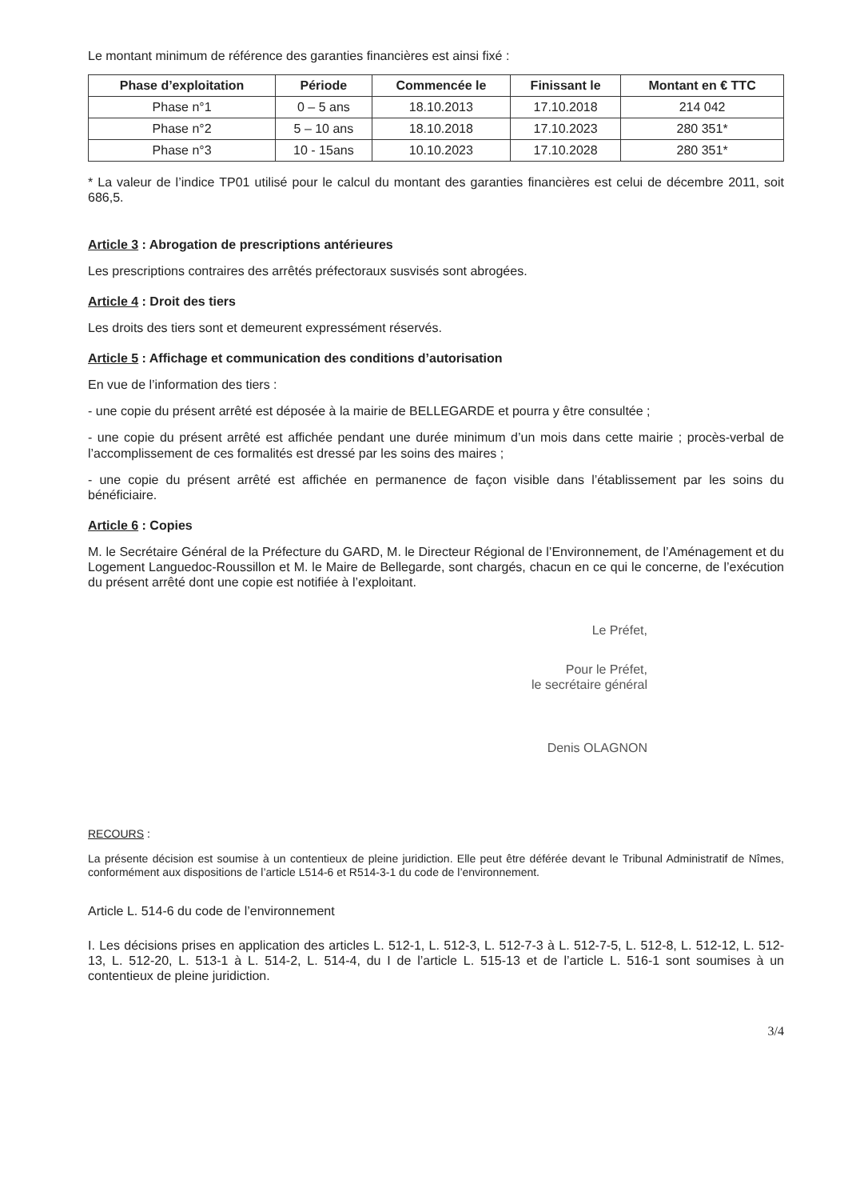Le montant minimum de référence des garanties financières est ainsi fixé :
| Phase d’exploitation | Période | Commencée le | Finissant le | Montant en € TTC |
| --- | --- | --- | --- | --- |
| Phase n°1 | 0 – 5 ans | 18.10.2013 | 17.10.2018 | 214 042 |
| Phase n°2 | 5 – 10 ans | 18.10.2018 | 17.10.2023 | 280 351* |
| Phase n°3 | 10 - 15ans | 10.10.2023 | 17.10.2028 | 280 351* |
* La valeur de l’indice TP01 utilisé pour le calcul du montant des garanties financières est celui de décembre 2011, soit 686,5.
Article 3 : Abrogation de prescriptions antérieures
Les prescriptions contraires des arrêtés préfectoraux susvisés sont abrogées.
Article 4 : Droit des tiers
Les droits des tiers sont et demeurent expressément réservés.
Article 5 : Affichage et communication des conditions d’autorisation
En vue de l’information des tiers :
- une copie du présent arrêté est déposée à la mairie de BELLEGARDE et pourra y être consultée ;
- une copie du présent arrêté est affichée pendant une durée minimum d’un mois dans cette mairie ; procès-verbal de l’accomplissement de ces formalités est dressé par les soins des maires ;
- une copie du présent arrêté est affichée en permanence de façon visible dans l’établissement par les soins du bénéficiaire.
Article 6 : Copies
M. le Secrétaire Général de la Préfecture du GARD, M. le Directeur Régional de l’Environnement, de l’Aménagement et du Logement Languedoc-Roussillon et M. le Maire de Bellegarde, sont chargés, chacun en ce qui le concerne, de l’exécution du présent arrêté dont une copie est notifiée à l’exploitant.
Le Préfet,
Pour le Préfet,
le secrétaire général
Denis OLAGNON
RECOURS :
La présente décision est soumise à un contentieux de pleine juridiction. Elle peut être déférée devant le Tribunal Administratif de Nîmes, conformément aux dispositions de l’article L514-6 et R514-3-1 du code de l’environnement.
Article L. 514-6 du code de l’environnement
I. Les décisions prises en application des articles L. 512-1, L. 512-3, L. 512-7-3 à L. 512-7-5, L. 512-8, L. 512-12, L. 512-13, L. 512-20, L. 513-1 à L. 514-2, L. 514-4, du I de l’article L. 515-13 et de l’article L. 516-1 sont soumises à un contentieux de pleine juridiction.
3/4